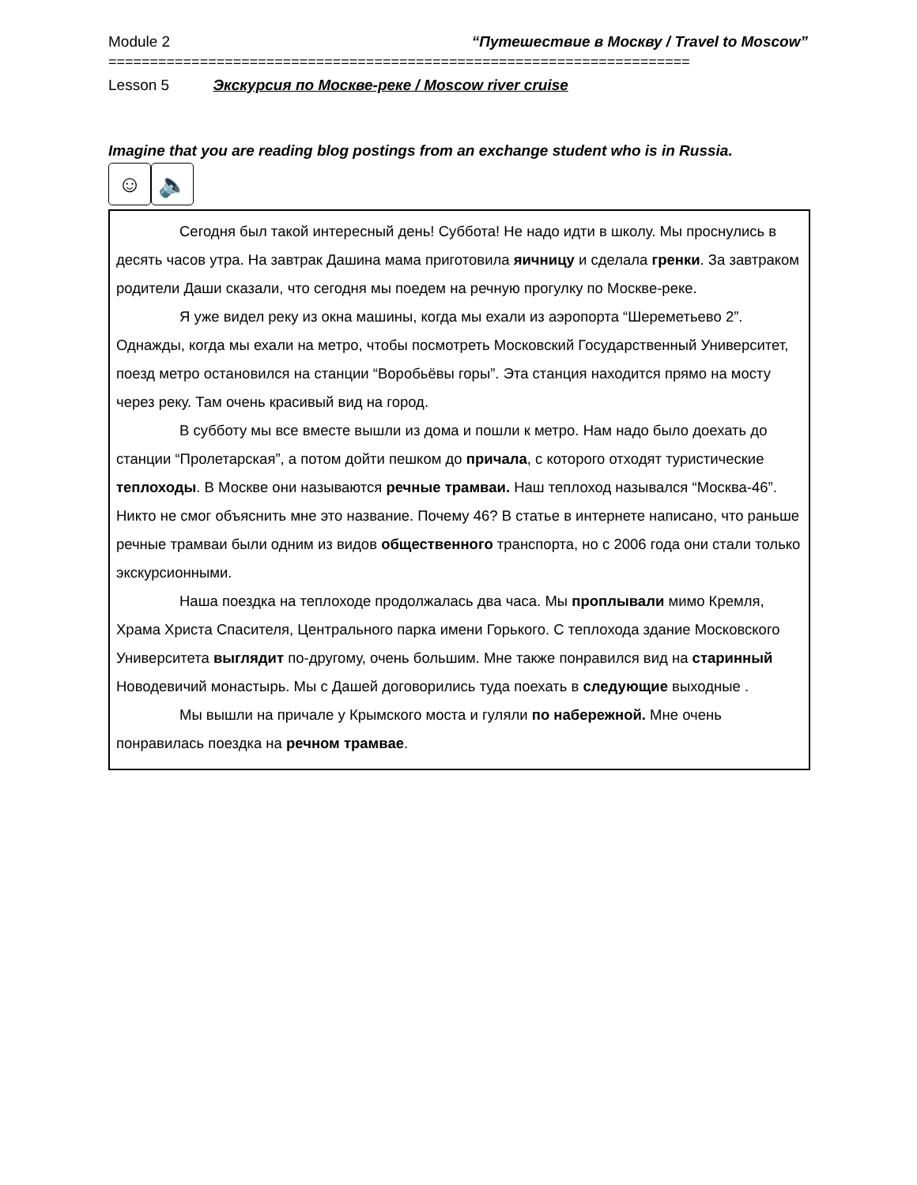Module 2 “Путешествие в Москву / Travel to Moscow”
======================================================================
Lesson 5 Экскурсия по Москве-реке / Moscow river cruise
Imagine that you are reading blog postings from an exchange student who is in Russia.
☺ 🔈
Сегодня был такой интересный день! Суббота! Не надо идти в школу. Мы проснулись в десять часов утра. На завтрак Дашина мама приготовила яичницу и сделала гренки. За завтраком родители Даши сказали, что сегодня мы поедем на речную прогулку по Москве-реке.
Я уже видел реку из окна машины, когда мы ехали из аэропорта “Шереметьево 2”. Однажды, когда мы ехали на метро, чтобы посмотреть Московский Государственный Университет, поезд метро остановился на станции “Воробьёвы горы”. Эта станция находится прямо на мосту через реку. Там очень красивый вид на город.
В субботу мы все вместе вышли из дома и пошли к метро. Нам надо было доехать до станции “Пролетарская”, а потом дойти пешком до причала, с которого отходят туристические теплоходы. В Москве они называются речные трамваи. Наш теплоход назывался “Москва-46”. Никто не смог объяснить мне это название. Почему 46? В статье в интернете написано, что раньше речные трамваи были одним из видов общественного транспорта, но с 2006 года они стали только экскурсионными.
Наша поездка на теплоходе продолжалась два часа. Мы проплывали мимо Кремля, Храма Христа Спасителя, Центрального парка имени Горького. С теплохода здание Московского Университета выглядит по-другому, очень большим. Мне также понравился вид на старинный Новодевичий монастырь. Мы с Дашей договорились туда поехать в следующие выходные .
Мы вышли на причале у Крымского моста и гуляли по набережной. Мне очень понравилась поездка на речном трамвае.